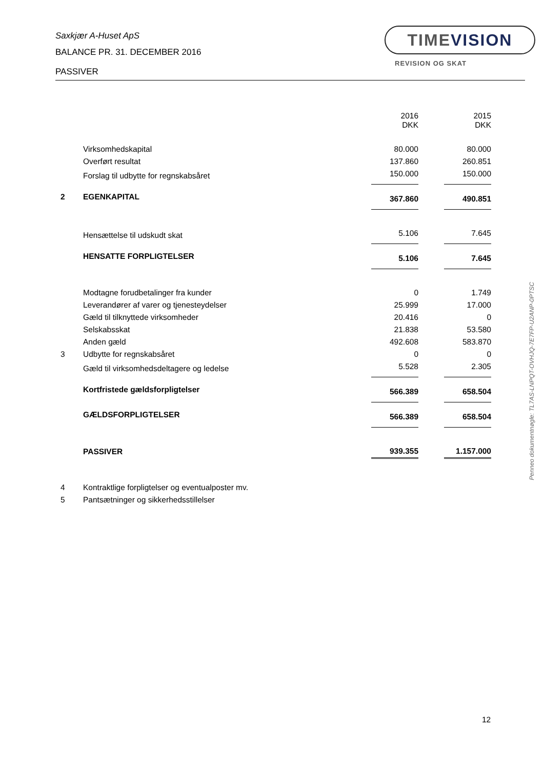Saxkjær A-Huset ApS
BALANCE PR. 31. DECEMBER 2016
PASSIVER
TIMEVISION
REVISION OG SKAT
| | | 2016 DKK | | 2015 DKK |
| | Virksomhedskapital | 80.000 | | 80.000 |
| | Overført resultat | 137.860 | | 260.851 |
| | Forslag til udbytte for regnskabsåret | 150.000 | | 150.000 |
| 2 | EGENKAPITAL | 367.860 | | 490.851 |
| | Hensættelse til udskudt skat | 5.106 | | 7.645 |
| | HENSATTE FORPLIGTELSER | 5.106 | | 7.645 |
| | Modtagne forudbetalinger fra kunder | 0 | | 1.749 |
| | Leverandører af varer og tjenesteydelser | 25.999 | | 17.000 |
| | Gæld til tilknyttede virksomheder | 20.416 | | 0 |
| | Selskabsskat | 21.838 | | 53.580 |
| | Anden gæld | 492.608 | | 583.870 |
| 3 | Udbytte for regnskabsåret | 0 | | 0 |
| | Gæld til virksomhedsdeltagere og ledelse | 5.528 | | 2.305 |
| | Kortfristede gældsforpligtelser | 566.389 | | 658.504 |
| | GÆLDSFORPLIGTELSER | 566.389 | | 658.504 |
| | PASSIVER | 939.355 | | 1.157.000 |
| 4 | Kontraktlige forpligtelser og eventualposter mv. | | | |
| 5 | Pantsætninger og sikkerhedsstillelser | | | |
Penneo dokumentnøgle: TL7AS-LNPQT-OVHJQ-7E7FP-U2ANP-0PTSC
12